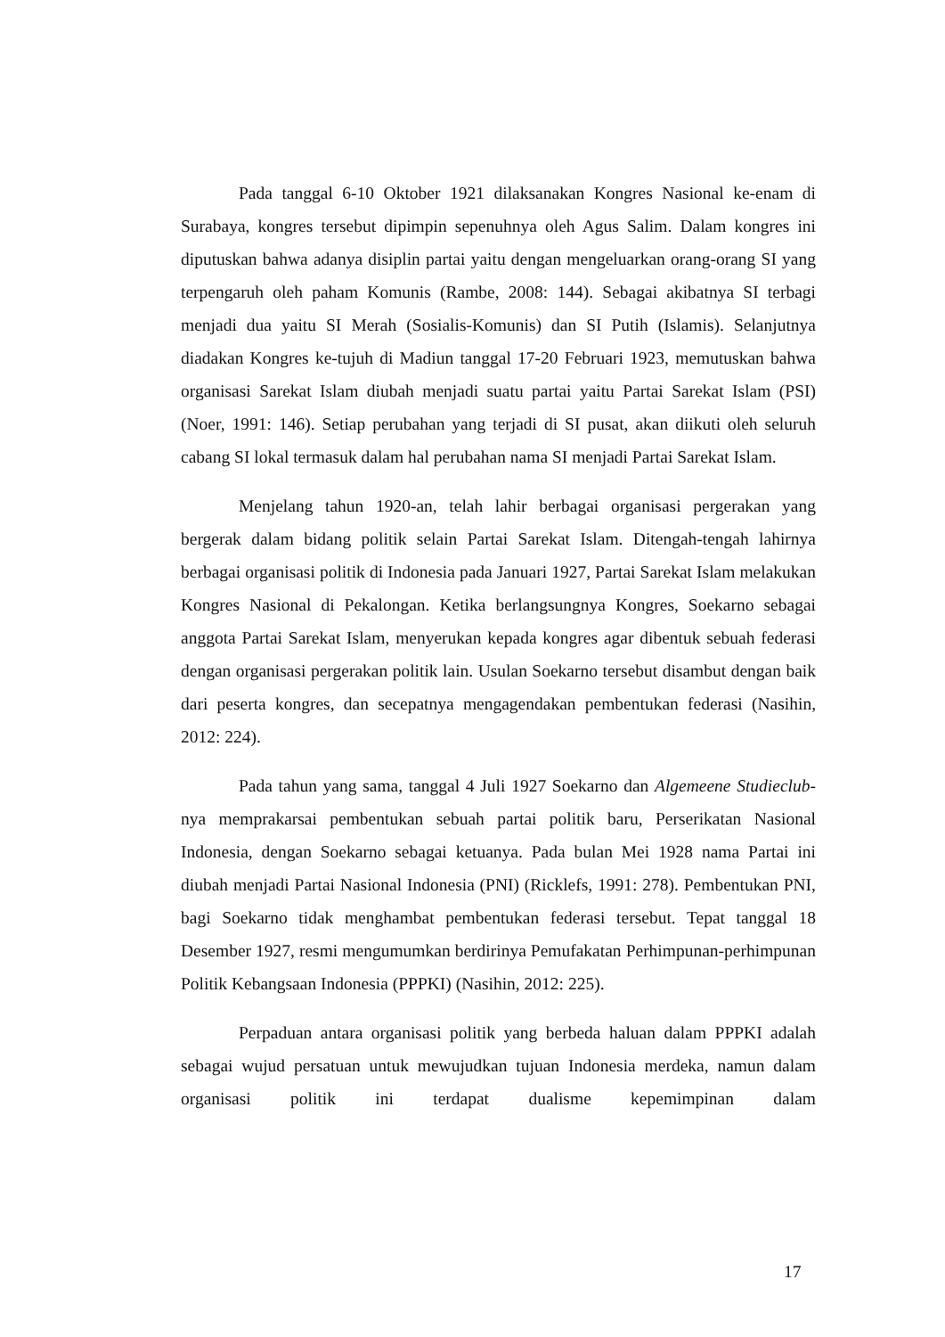Pada tanggal 6-10 Oktober 1921 dilaksanakan Kongres Nasional ke-enam di Surabaya, kongres tersebut dipimpin sepenuhnya oleh Agus Salim. Dalam kongres ini diputuskan bahwa adanya disiplin partai yaitu dengan mengeluarkan orang-orang SI yang terpengaruh oleh paham Komunis (Rambe, 2008: 144). Sebagai akibatnya SI terbagi menjadi dua yaitu SI Merah (Sosialis-Komunis) dan SI Putih (Islamis). Selanjutnya diadakan Kongres ke-tujuh di Madiun tanggal 17-20 Februari 1923, memutuskan bahwa organisasi Sarekat Islam diubah menjadi suatu partai yaitu Partai Sarekat Islam (PSI) (Noer, 1991: 146). Setiap perubahan yang terjadi di SI pusat, akan diikuti oleh seluruh cabang SI lokal termasuk dalam hal perubahan nama SI menjadi Partai Sarekat Islam.
Menjelang tahun 1920-an, telah lahir berbagai organisasi pergerakan yang bergerak dalam bidang politik selain Partai Sarekat Islam. Ditengah-tengah lahirnya berbagai organisasi politik di Indonesia pada Januari 1927, Partai Sarekat Islam melakukan Kongres Nasional di Pekalongan. Ketika berlangsungnya Kongres, Soekarno sebagai anggota Partai Sarekat Islam, menyerukan kepada kongres agar dibentuk sebuah federasi dengan organisasi pergerakan politik lain. Usulan Soekarno tersebut disambut dengan baik dari peserta kongres, dan secepatnya mengagendakan pembentukan federasi (Nasihin, 2012: 224).
Pada tahun yang sama, tanggal 4 Juli 1927 Soekarno dan Algemeene Studieclub-nya memprakarsai pembentukan sebuah partai politik baru, Perserikatan Nasional Indonesia, dengan Soekarno sebagai ketuanya. Pada bulan Mei 1928 nama Partai ini diubah menjadi Partai Nasional Indonesia (PNI) (Ricklefs, 1991: 278). Pembentukan PNI, bagi Soekarno tidak menghambat pembentukan federasi tersebut. Tepat tanggal 18 Desember 1927, resmi mengumumkan berdirinya Pemufakatan Perhimpunan-perhimpunan Politik Kebangsaan Indonesia (PPPKI) (Nasihin, 2012: 225).
Perpaduan antara organisasi politik yang berbeda haluan dalam PPPKI adalah sebagai wujud persatuan untuk mewujudkan tujuan Indonesia merdeka, namun dalam organisasi politik ini terdapat dualisme kepemimpinan dalam
17